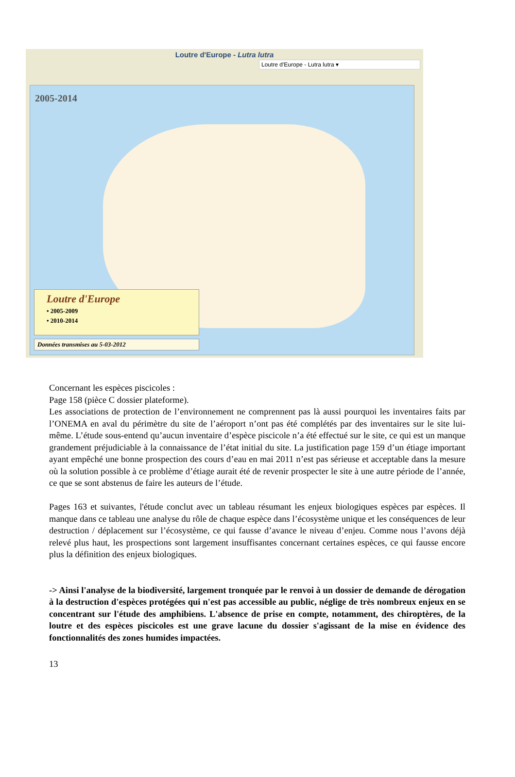Loutre d'Europe - Lutra lutra
Loutre d'Europe - Lutra lutra ▾
2005-2014
Loutre d'Europe
• 2005-2009
• 2010-2014
Données transmises au 5-03-2012
Concernant les espèces piscicoles :
Page 158 (pièce C dossier plateforme).
Les associations de protection de l’environnement ne comprennent pas là aussi pourquoi les inventaires faits par l’ONEMA en aval du périmètre du site de l’aéroport n’ont pas été complétés par des inventaires sur le site lui-même. L’étude sous-entend qu’aucun inventaire d’espèce piscicole n’a été effectué sur le site, ce qui est un manque grandement préjudiciable à la connaissance de l’état initial du site. La justification page 159 d’un étiage important ayant empêché une bonne prospection des cours d’eau en mai 2011 n’est pas sérieuse et acceptable dans la mesure où la solution possible à ce problème d’étiage aurait été de revenir prospecter le site à une autre période de l’année, ce que se sont abstenus de faire les auteurs de l’étude.
Pages 163 et suivantes, l'étude conclut avec un tableau résumant les enjeux biologiques espèces par espèces. Il manque dans ce tableau une analyse du rôle de chaque espèce dans l’écosystème unique et les conséquences de leur destruction / déplacement sur l’écosystème, ce qui fausse d’avance le niveau d’enjeu. Comme nous l’avons déjà relevé plus haut, les prospections sont largement insuffisantes concernant certaines espèces, ce qui fausse encore plus la définition des enjeux biologiques.
-> Ainsi l'analyse de la biodiversité, largement tronquée par le renvoi à un dossier de demande de dérogation à la destruction d'espèces protégées qui n'est pas accessible au public, néglige de très nombreux enjeux en se concentrant sur l'étude des amphibiens. L'absence de prise en compte, notamment, des chiroptères, de la loutre et des espèces piscicoles est une grave lacune du dossier s'agissant de la mise en évidence des fonctionnalités des zones humides impactées.
13